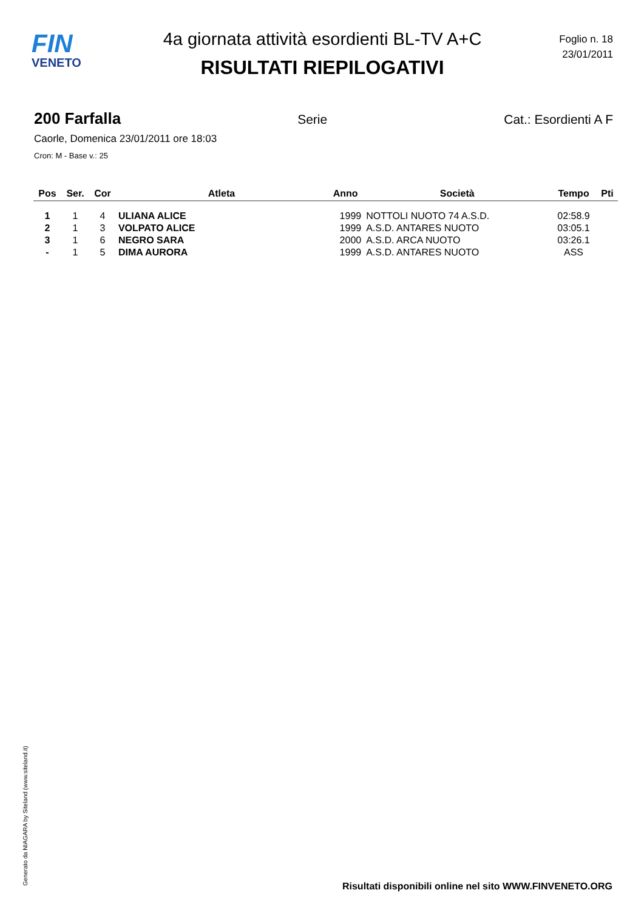FIN
VENETO
4a giornata attività esordienti BL-TV A+C
RISULTATI RIEPILOGATIVI
Foglio n. 18
23/01/2011
200 Farfalla Serie Cat.: Esordienti A F
Caorle, Domenica 23/01/2011 ore 18:03
Cron: M - Base v.: 25
| Pos | Ser. | Cor | Atleta | Anno | Società | Tempo | Pti |
| --- | --- | --- | --- | --- | --- | --- | --- |
| 1 | 1 | 4 | ULIANA ALICE | 1999 | NOTTOLI NUOTO 74 A.S.D. | 02:58.9 | |
| 2 | 1 | 3 | VOLPATO ALICE | 1999 | A.S.D. ANTARES NUOTO | 03:05.1 | |
| 3 | 1 | 6 | NEGRO SARA | 2000 | A.S.D. ARCA NUOTO | 03:26.1 | |
| - | 1 | 5 | DIMA AURORA | 1999 | A.S.D. ANTARES NUOTO | ASS | |
Generato da NIAGARA by Siteland (www.siteland.it)
Risultati disponibili online nel sito WWW.FINVENETO.ORG